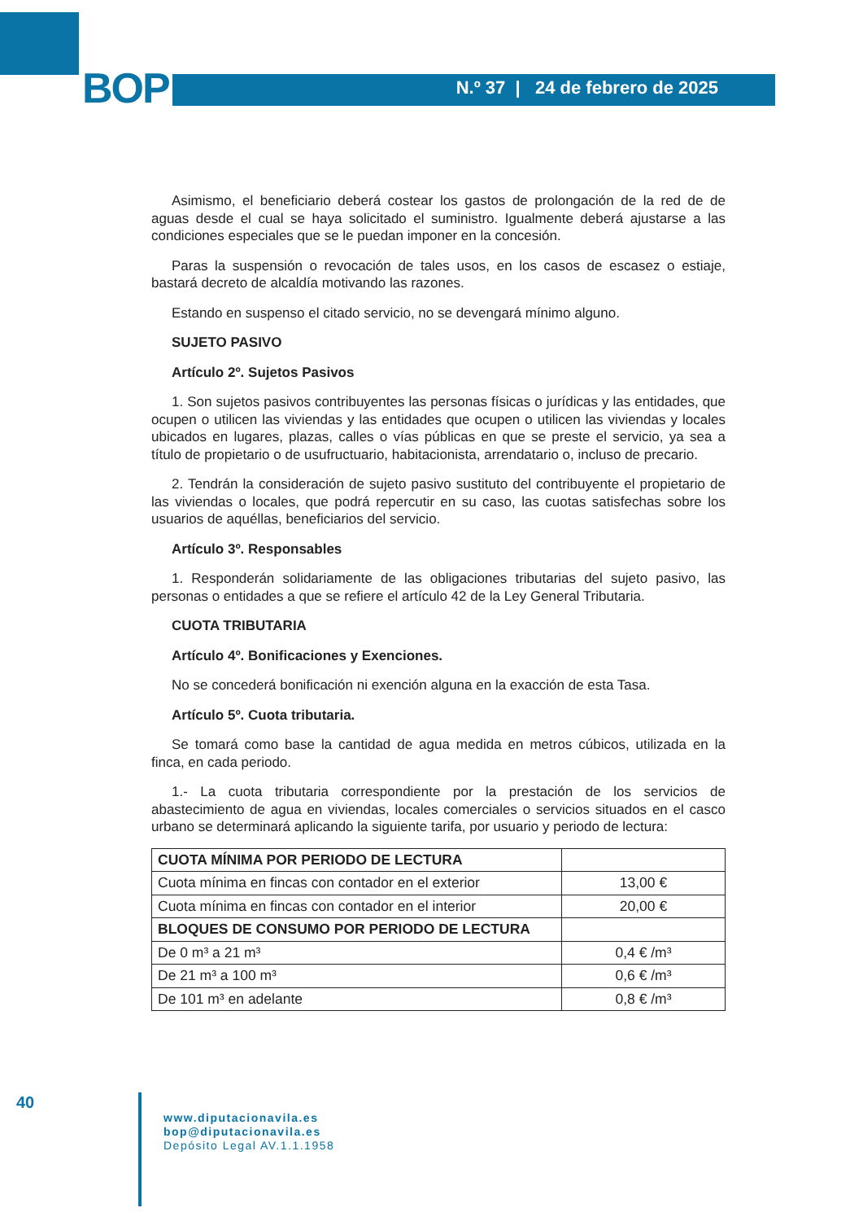BOP N.º 37 | 24 de febrero de 2025
Asimismo, el beneficiario deberá costear los gastos de prolongación de la red de de aguas desde el cual se haya solicitado el suministro. Igualmente deberá ajustarse a las condiciones especiales que se le puedan imponer en la concesión.
Paras la suspensión o revocación de tales usos, en los casos de escasez o estiaje, bastará decreto de alcaldía motivando las razones.
Estando en suspenso el citado servicio, no se devengará mínimo alguno.
SUJETO PASIVO
Artículo 2º. Sujetos Pasivos
1. Son sujetos pasivos contribuyentes las personas físicas o jurídicas y las entidades, que ocupen o utilicen las viviendas y las entidades que ocupen o utilicen las viviendas y locales ubicados en lugares, plazas, calles o vías públicas en que se preste el servicio, ya sea a título de propietario o de usufructuario, habitacionista, arrendatario o, incluso de precario.
2. Tendrán la consideración de sujeto pasivo sustituto del contribuyente el propietario de las viviendas o locales, que podrá repercutir en su caso, las cuotas satisfechas sobre los usuarios de aquéllas, beneficiarios del servicio.
Artículo 3º. Responsables
1. Responderán solidariamente de las obligaciones tributarias del sujeto pasivo, las personas o entidades a que se refiere el artículo 42 de la Ley General Tributaria.
CUOTA TRIBUTARIA
Artículo 4º. Bonificaciones y Exenciones.
No se concederá bonificación ni exención alguna en la exacción de esta Tasa.
Artículo 5º. Cuota tributaria.
Se tomará como base la cantidad de agua medida en metros cúbicos, utilizada en la finca, en cada periodo.
1.- La cuota tributaria correspondiente por la prestación de los servicios de abastecimiento de agua en viviendas, locales comerciales o servicios situados en el casco urbano se determinará aplicando la siguiente tarifa, por usuario y periodo de lectura:
| CUOTA MÍNIMA POR PERIODO DE LECTURA | |
| Cuota mínima en fincas con contador en el exterior | 13,00 € |
| Cuota mínima en fincas con contador en el interior | 20,00 € |
| BLOQUES DE CONSUMO POR PERIODO DE LECTURA | |
| De 0 m³ a 21 m³ | 0,4 € /m³ |
| De 21 m³ a 100 m³ | 0,6 € /m³ |
| De 101 m³ en adelante | 0,8 € /m³ |
40
www.diputacionavila.es
bop@diputacionavila.es
Depósito Legal AV.1.1.1958